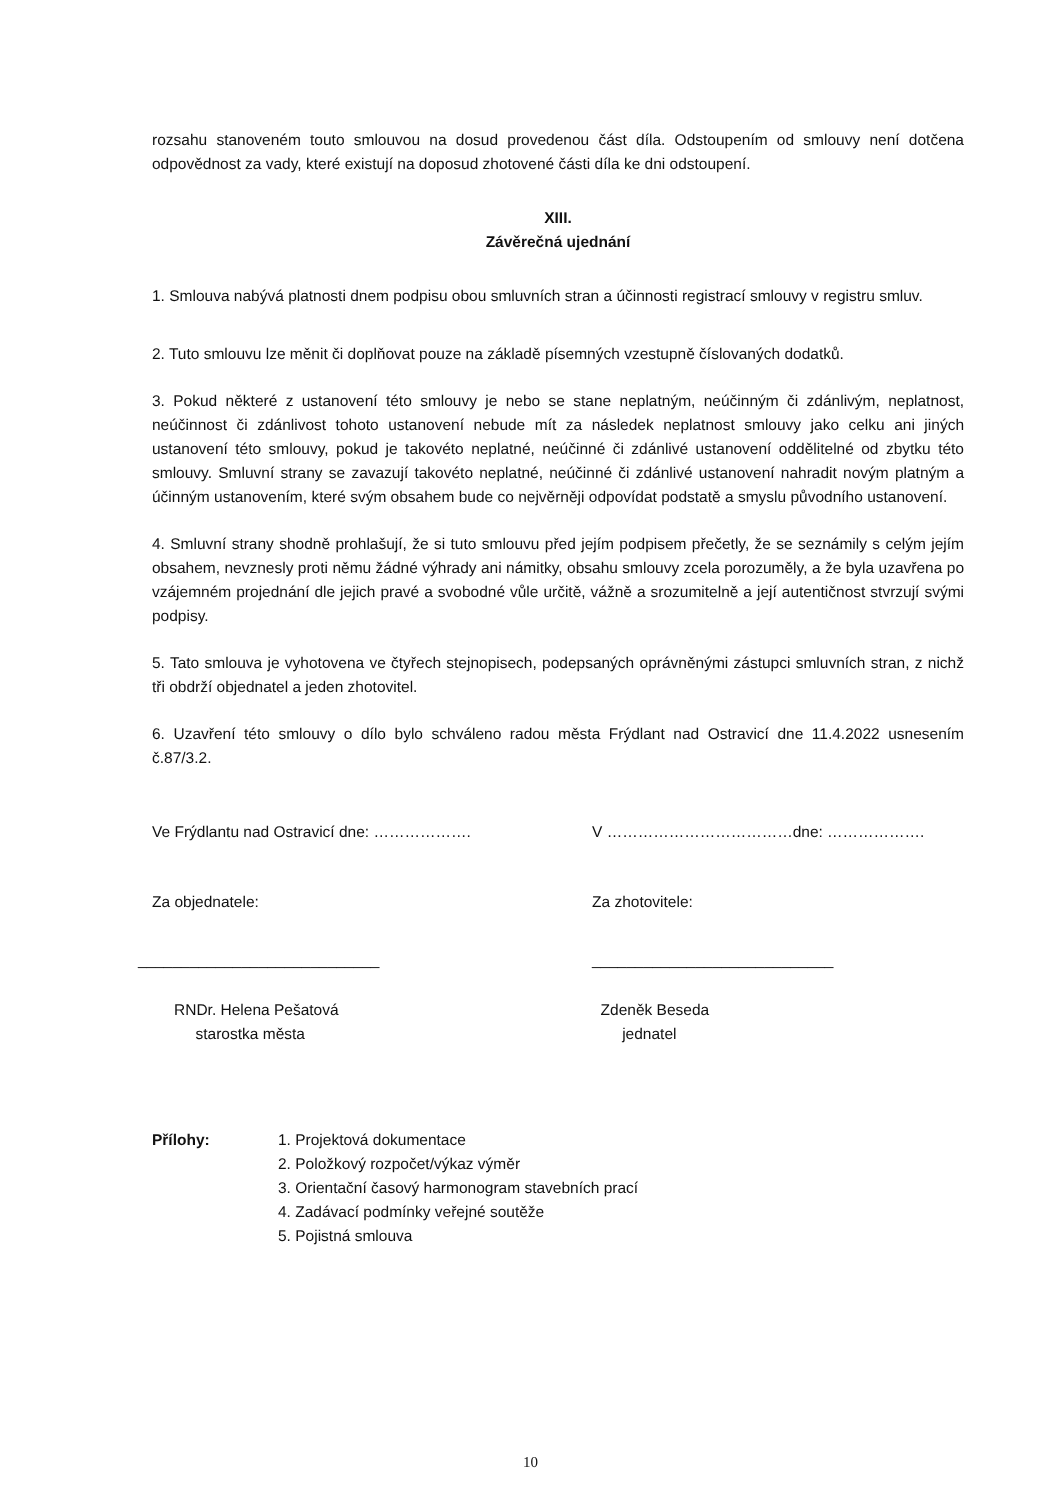rozsahu stanoveném touto smlouvou na dosud provedenou část díla. Odstoupením od smlouvy není dotčena odpovědnost za vady, které existují na doposud zhotovené části díla ke dni odstoupení.
XIII.
Závěrečná ujednání
1. Smlouva nabývá platnosti dnem podpisu obou smluvních stran a účinnosti registrací smlouvy v registru smluv.
2. Tuto smlouvu lze měnit či doplňovat pouze na základě písemných vzestupně číslovaných dodatků.
3. Pokud některé z ustanovení této smlouvy je nebo se stane neplatným, neúčinným či zdánlivým, neplatnost, neúčinnost či zdánlivost tohoto ustanovení nebude mít za následek neplatnost smlouvy jako celku ani jiných ustanovení této smlouvy, pokud je takovéto neplatné, neúčinné či zdánlivé ustanovení oddělitelné od zbytku této smlouvy. Smluvní strany se zavazují takovéto neplatné, neúčinné či zdánlivé ustanovení nahradit novým platným a účinným ustanovením, které svým obsahem bude co nejvěrněji odpovídat podstatě a smyslu původního ustanovení.
4. Smluvní strany shodně prohlašují, že si tuto smlouvu před jejím podpisem přečetly, že se seznámily s celým jejím obsahem, nevznesly proti němu žádné výhrady ani námitky, obsahu smlouvy zcela porozuměly, a že byla uzavřena po vzájemném projednání dle jejich pravé a svobodné vůle určitě, vážně a srozumitelně a její autentičnost stvrzují svými podpisy.
5. Tato smlouva je vyhotovena ve čtyřech stejnopisech, podepsaných oprávněnými zástupci smluvních stran, z nichž tři obdrží objednatel a jeden zhotovitel.
6. Uzavření této smlouvy o dílo bylo schváleno radou města Frýdlant nad Ostravicí dne 11.4.2022 usnesením č.87/3.2.
Ve Frýdlantu nad Ostravicí dne: ………………. V ………………………………dne: ……………….
Za objednatele: Za zhotovitele:
____________________________ ____________________________
RNDr. Helena Pešatová
starostka města
Zdeněk Beseda
jednatel
Přílohy: 1. Projektová dokumentace
2. Položkový rozpočet/výkaz výměr
3. Orientační časový harmonogram stavebních prací
4. Zadávací podmínky veřejné soutěže
5. Pojistná smlouva
10